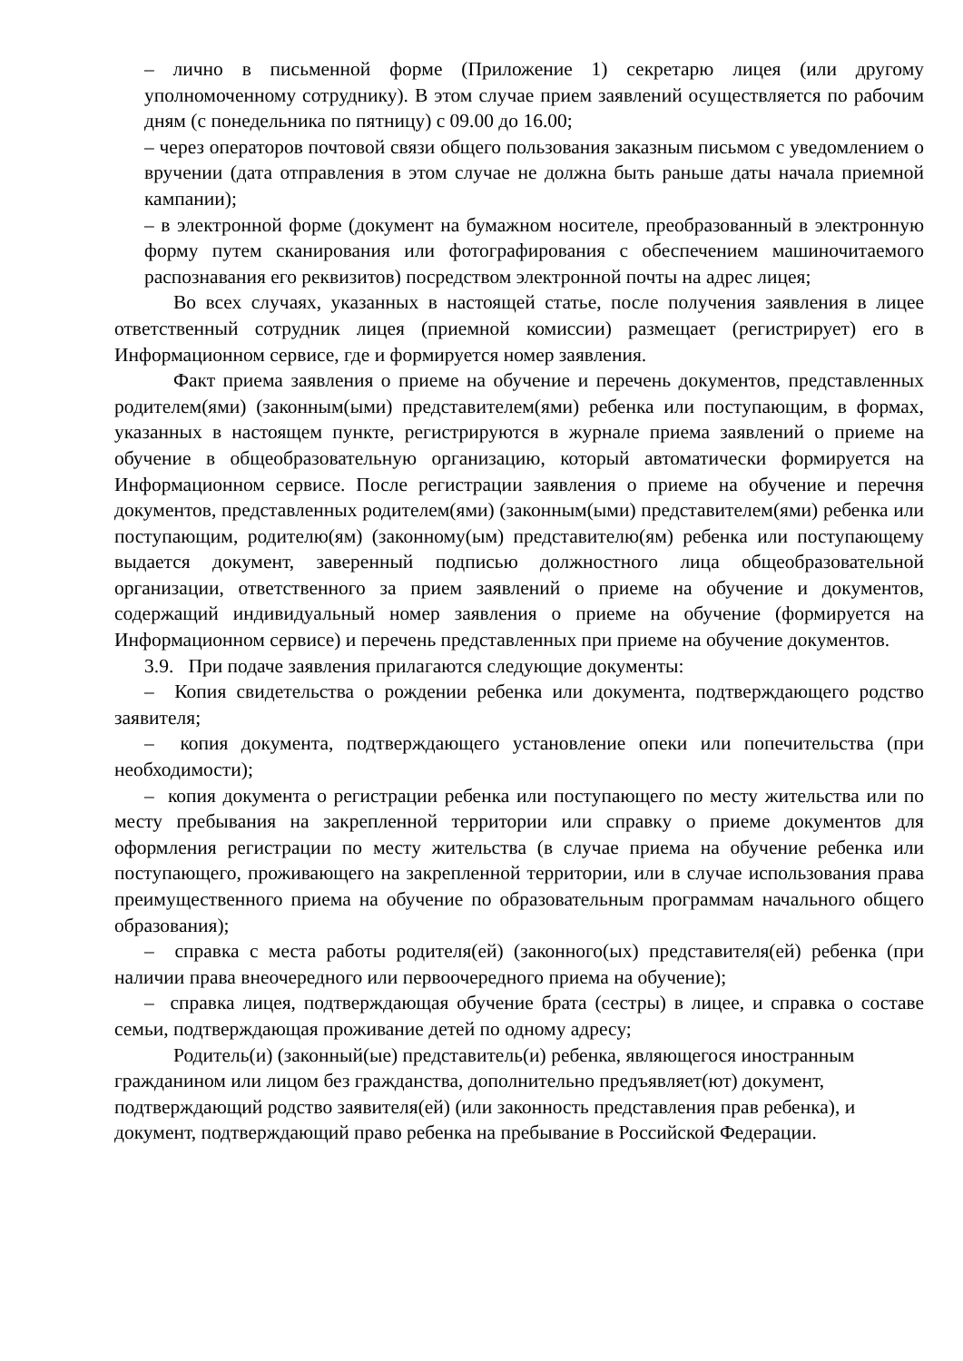– лично в письменной форме (Приложение 1) секретарю лицея (или другому уполномоченному сотруднику). В этом случае прием заявлений осуществляется по рабочим дням (с понедельника по пятницу) с 09.00 до 16.00;
– через операторов почтовой связи общего пользования заказным письмом с уведомлением о вручении (дата отправления в этом случае не должна быть раньше даты начала приемной кампании);
– в электронной форме (документ на бумажном носителе, преобразованный в электронную форму путем сканирования или фотографирования с обеспечением машиночитаемого распознавания его реквизитов) посредством электронной почты на адрес лицея;
Во всех случаях, указанных в настоящей статье, после получения заявления в лицее ответственный сотрудник лицея (приемной комиссии) размещает (регистрирует) его в Информационном сервисе, где и формируется номер заявления.
Факт приема заявления о приеме на обучение и перечень документов, представленных родителем(ями) (законным(ыми) представителем(ями) ребенка или поступающим, в формах, указанных в настоящем пункте, регистрируются в журнале приема заявлений о приеме на обучение в общеобразовательную организацию, который автоматически формируется на Информационном сервисе. После регистрации заявления о приеме на обучение и перечня документов, представленных родителем(ями) (законным(ыми) представителем(ями) ребенка или поступающим, родителю(ям) (законному(ым) представителю(ям) ребенка или поступающему выдается документ, заверенный подписью должностного лица общеобразовательной организации, ответственного за прием заявлений о приеме на обучение и документов, содержащий индивидуальный номер заявления о приеме на обучение (формируется на Информационном сервисе) и перечень представленных при приеме на обучение документов.
3.9. При подаче заявления прилагаются следующие документы:
– Копия свидетельства о рождении ребенка или документа, подтверждающего родство заявителя;
– копия документа, подтверждающего установление опеки или попечительства (при необходимости);
– копия документа о регистрации ребенка или поступающего по месту жительства или по месту пребывания на закрепленной территории или справку о приеме документов для оформления регистрации по месту жительства (в случае приема на обучение ребенка или поступающего, проживающего на закрепленной территории, или в случае использования права преимущественного приема на обучение по образовательным программам начального общего образования);
– справка с места работы родителя(ей) (законного(ых) представителя(ей) ребенка (при наличии права внеочередного или первоочередного приема на обучение);
– справка лицея, подтверждающая обучение брата (сестры) в лицее, и справка о составе семьи, подтверждающая проживание детей по одному адресу;
Родитель(и) (законный(ые) представитель(и) ребенка, являющегося иностранным гражданином или лицом без гражданства, дополнительно предъявляет(ют) документ, подтверждающий родство заявителя(ей) (или законность представления прав ребенка), и документ, подтверждающий право ребенка на пребывание в Российской Федерации.